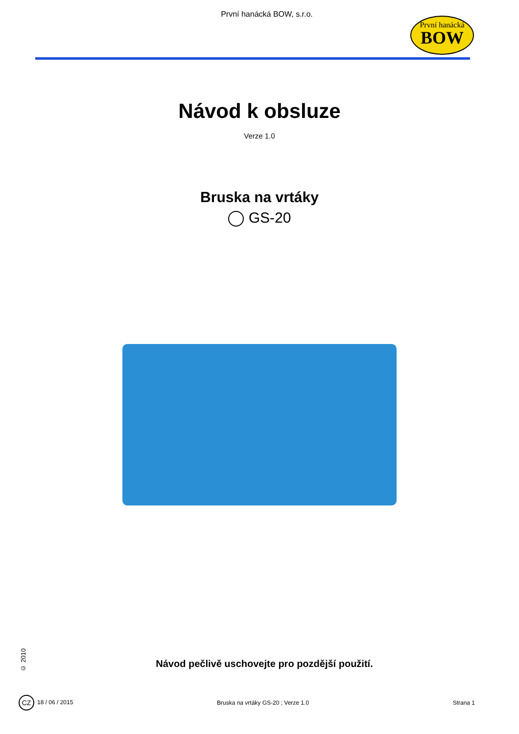První hanácká BOW, s.r.o.
První hanácká
BOW
Návod k obsluze
Verze 1.0
Bruska na vrtáky
GS-20
© 2010
Návod pečlivě uschovejte pro pozdější použití.
CZ 18 / 06 / 2015 Bruska na vrtáky GS-20 ; Verze 1.0 Strana 1